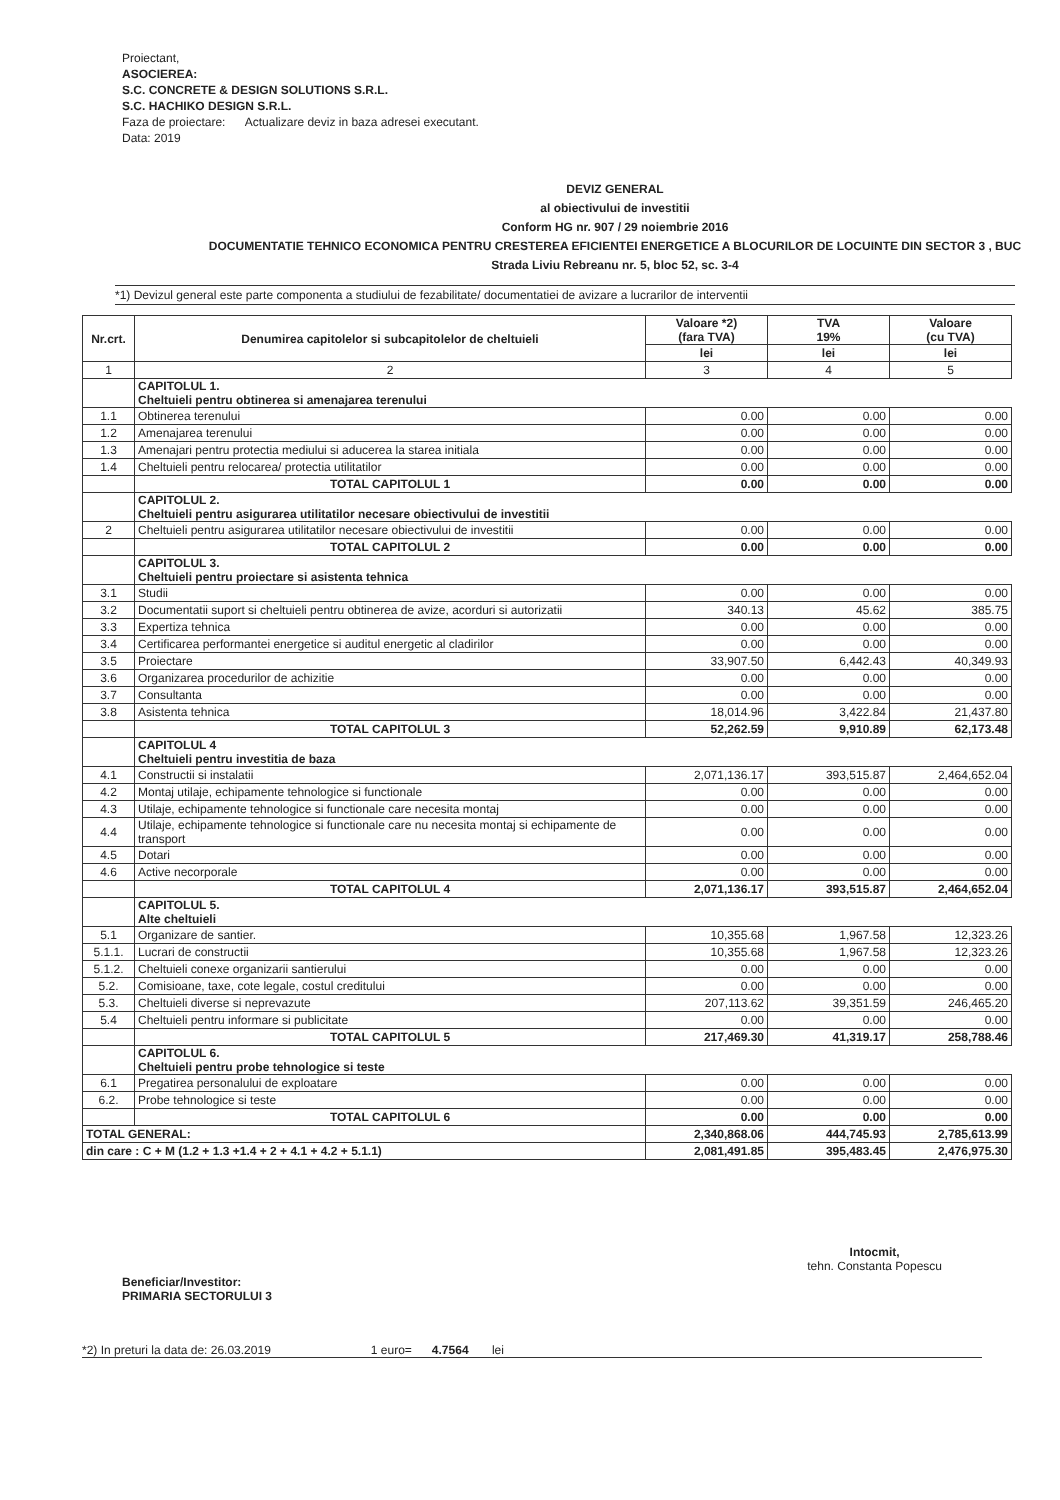Proiectant,
ASOCIEREA:
S.C. CONCRETE & DESIGN SOLUTIONS S.R.L.
S.C. HACHIKO DESIGN S.R.L.
Faza de proiectare: Actualizare deviz in baza adresei executant.
Data: 2019
DEVIZ GENERAL
al obiectivului de investitii
Conform HG nr. 907 / 29 noiembrie 2016
DOCUMENTATIE TEHNICO ECONOMICA PENTRU CRESTEREA EFICIENTEI ENERGETICE A BLOCURILOR DE LOCUINTE DIN SECTOR 3 , BUC
Strada Liviu Rebreanu nr. 5, bloc 52, sc. 3-4
*1) Devizul general este parte componenta a studiului de fezabilitate/ documentatiei de avizare a lucrarilor de interventii
| Nr.crt. | Denumirea capitolelor si subcapitolelor de cheltuieli | Valoare *2) (fara TVA) | TVA 19% | Valoare (cu TVA) |
| --- | --- | --- | --- | --- |
| | | lei | lei | lei |
| 1 | 2 | 3 | 4 | 5 |
| | CAPITOLUL 1. Cheltuieli pentru obtinerea si amenajarea terenului | | | |
| 1.1 | Obtinerea terenului | 0.00 | 0.00 | 0.00 |
| 1.2 | Amenajarea terenului | 0.00 | 0.00 | 0.00 |
| 1.3 | Amenajari pentru protectia mediului si aducerea la starea initiala | 0.00 | 0.00 | 0.00 |
| 1.4 | Cheltuieli pentru relocarea/ protectia utilitatilor | 0.00 | 0.00 | 0.00 |
| | TOTAL CAPITOLUL 1 | 0.00 | 0.00 | 0.00 |
| | CAPITOLUL 2. Cheltuieli pentru asigurarea utilitatilor necesare obiectivului de investitii | | | |
| 2 | Cheltuieli pentru asigurarea utilitatilor necesare obiectivului de investitii | 0.00 | 0.00 | 0.00 |
| | TOTAL CAPITOLUL 2 | 0.00 | 0.00 | 0.00 |
| | CAPITOLUL 3. Cheltuieli pentru proiectare si asistenta tehnica | | | |
| 3.1 | Studii | 0.00 | 0.00 | 0.00 |
| 3.2 | Documentatii suport si cheltuieli pentru obtinerea de avize, acorduri si autorizatii | 340.13 | 45.62 | 385.75 |
| 3.3 | Expertiza tehnica | 0.00 | 0.00 | 0.00 |
| 3.4 | Certificarea performantei energetice si auditul energetic al cladirilor | 0.00 | 0.00 | 0.00 |
| 3.5 | Proiectare | 33,907.50 | 6,442.43 | 40,349.93 |
| 3.6 | Organizarea procedurilor de achizitie | 0.00 | 0.00 | 0.00 |
| 3.7 | Consultanta | 0.00 | 0.00 | 0.00 |
| 3.8 | Asistenta tehnica | 18,014.96 | 3,422.84 | 21,437.80 |
| | TOTAL CAPITOLUL 3 | 52,262.59 | 9,910.89 | 62,173.48 |
| | CAPITOLUL 4 Cheltuieli pentru investitia de baza | | | |
| 4.1 | Constructii si instalatii | 2,071,136.17 | 393,515.87 | 2,464,652.04 |
| 4.2 | Montaj utilaje, echipamente tehnologice si functionale | 0.00 | 0.00 | 0.00 |
| 4.3 | Utilaje, echipamente tehnologice si functionale care necesita montaj | 0.00 | 0.00 | 0.00 |
| 4.4 | Utilaje, echipamente tehnologice si functionale care nu necesita montaj si echipamente de transport | 0.00 | 0.00 | 0.00 |
| 4.5 | Dotari | 0.00 | 0.00 | 0.00 |
| 4.6 | Active necorporale | 0.00 | 0.00 | 0.00 |
| | TOTAL CAPITOLUL 4 | 2,071,136.17 | 393,515.87 | 2,464,652.04 |
| | CAPITOLUL 5. Alte cheltuieli | | | |
| 5.1 | Organizare de santier. | 10,355.68 | 1,967.58 | 12,323.26 |
| 5.1.1. | Lucrari de constructii | 10,355.68 | 1,967.58 | 12,323.26 |
| 5.1.2. | Cheltuieli conexe organizarii santierului | 0.00 | 0.00 | 0.00 |
| 5.2. | Comisioane, taxe, cote legale, costul creditului | 0.00 | 0.00 | 0.00 |
| 5.3. | Cheltuieli diverse si neprevazute | 207,113.62 | 39,351.59 | 246,465.20 |
| 5.4 | Cheltuieli pentru informare si publicitate | 0.00 | 0.00 | 0.00 |
| | TOTAL CAPITOLUL 5 | 217,469.30 | 41,319.17 | 258,788.46 |
| | CAPITOLUL 6. Cheltuieli pentru probe tehnologice si teste | | | |
| 6.1 | Pregatirea personalului de exploatare | 0.00 | 0.00 | 0.00 |
| 6.2. | Probe tehnologice si teste | 0.00 | 0.00 | 0.00 |
| | TOTAL CAPITOLUL 6 | 0.00 | 0.00 | 0.00 |
| TOTAL GENERAL: | | 2,340,868.06 | 444,745.93 | 2,785,613.99 |
| din care : C + M (1.2 + 1.3 +1.4 + 2 + 4.1 + 4.2 + 5.1.1) | | 2,081,491.85 | 395,483.45 | 2,476,975.30 |
Beneficiar/Investitor:
PRIMARIA SECTORULUI 3
Intocmit,
tehn. Constanta Popescu
*2) In preturi la data de: 26.03.2019 1 euro= 4.7564 lei